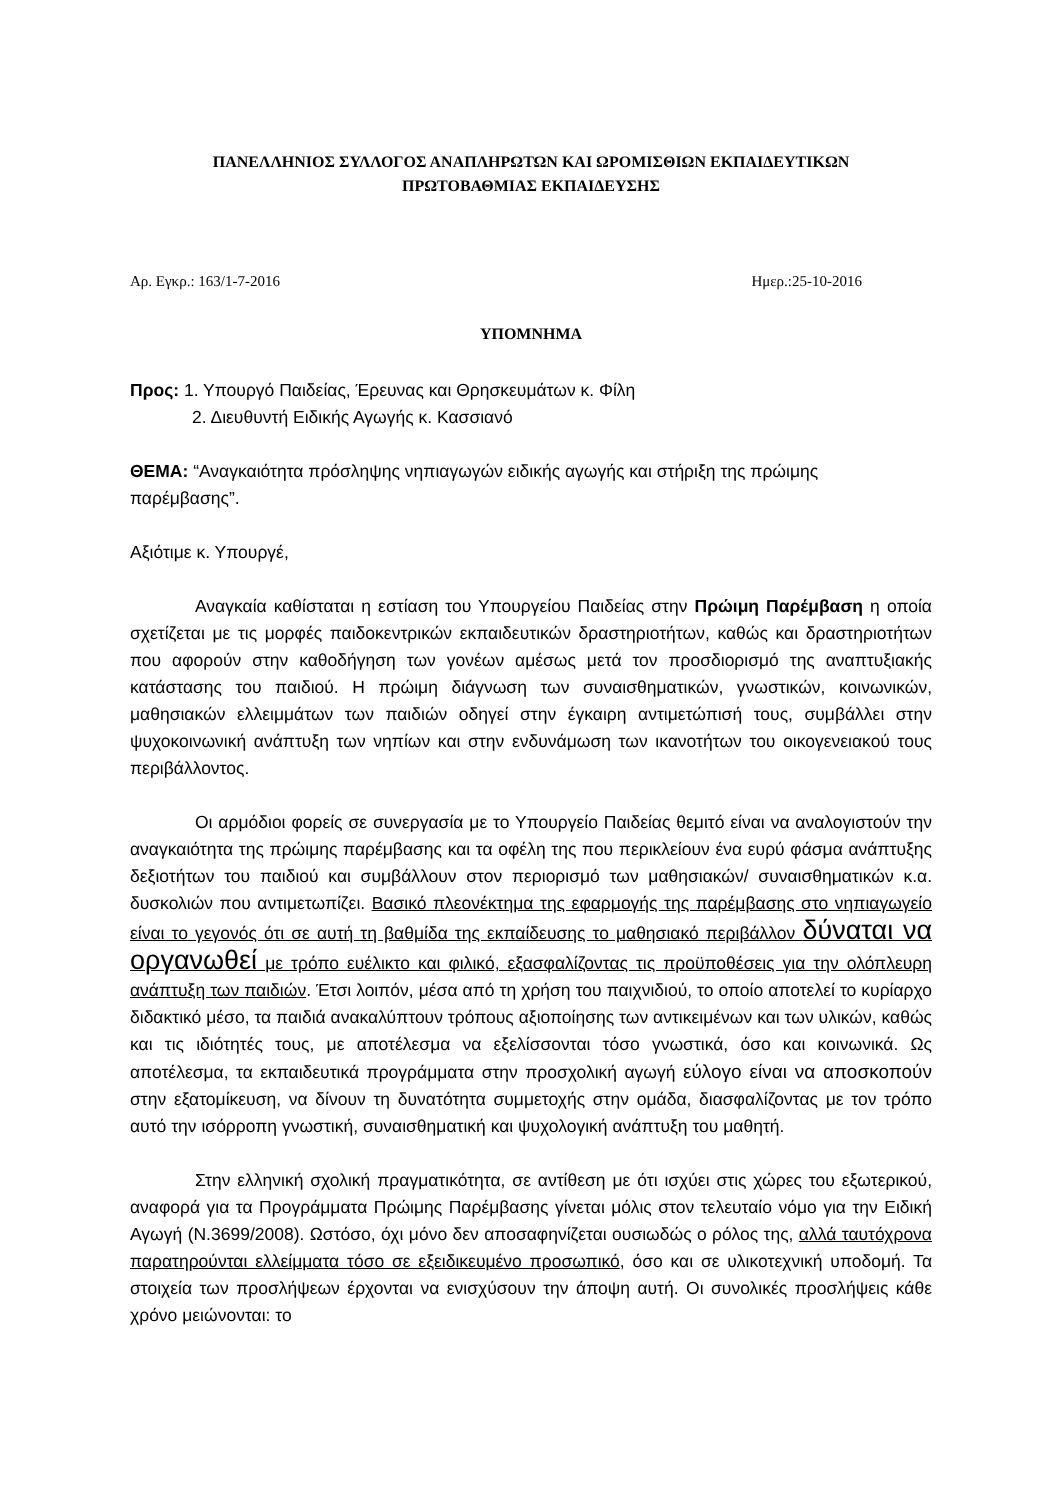ΠΑΝΕΛΛΗΝΙΟΣ ΣΥΛΛΟΓΟΣ ΑΝΑΠΛΗΡΩΤΩΝ ΚΑΙ ΩΡΟΜΙΣΘΙΩΝ ΕΚΠΑΙΔΕΥΤΙΚΩΝ
ΠΡΩΤΟΒΑΘΜΙΑΣ ΕΚΠΑΙΔΕΥΣΗΣ
Αρ. Εγκρ.: 163/1-7-2016 Ημερ.:25-10-2016
ΥΠΟΜΝΗΜΑ
Προς: 1. Υπουργό Παιδείας, Έρευνας και Θρησκευμάτων κ. Φίλη
2. Διευθυντή Ειδικής Αγωγής κ. Κασσιανό
ΘΕΜΑ: “Αναγκαιότητα πρόσληψης νηπιαγωγών ειδικής αγωγής και στήριξη της πρώιμης παρέμβασης”.
Αξιότιμε κ. Υπουργέ,
Αναγκαία καθίσταται η εστίαση του Υπουργείου Παιδείας στην Πρώιμη Παρέμβαση η οποία σχετίζεται με τις μορφές παιδοκεντρικών εκπαιδευτικών δραστηριοτήτων, καθώς και δραστηριοτήτων που αφορούν στην καθοδήγηση των γονέων αμέσως μετά τον προσδιορισμό της αναπτυξιακής κατάστασης του παιδιού. Η πρώιμη διάγνωση των συναισθηματικών, γνωστικών, κοινωνικών, μαθησιακών ελλειμμάτων των παιδιών οδηγεί στην έγκαιρη αντιμετώπισή τους, συμβάλλει στην ψυχοκοινωνική ανάπτυξη των νηπίων και στην ενδυνάμωση των ικανοτήτων του οικογενειακού τους περιβάλλοντος.
Οι αρμόδιοι φορείς σε συνεργασία με το Υπουργείο Παιδείας θεμιτό είναι να αναλογιστούν την αναγκαιότητα της πρώιμης παρέμβασης και τα οφέλη της που περικλείουν ένα ευρύ φάσμα ανάπτυξης δεξιοτήτων του παιδιού και συμβάλλουν στον περιορισμό των μαθησιακών/ συναισθηματικών κ.α. δυσκολιών που αντιμετωπίζει. Βασικό πλεονέκτημα της εφαρμογής της παρέμβασης στο νηπιαγωγείο είναι το γεγονός ότι σε αυτή τη βαθμίδα της εκπαίδευσης το μαθησιακό περιβάλλον δύναται να οργανωθεί με τρόπο ευέλικτο και φιλικό, εξασφαλίζοντας τις προϋποθέσεις για την ολόπλευρη ανάπτυξη των παιδιών. Έτσι λοιπόν, μέσα από τη χρήση του παιχνιδιού, το οποίο αποτελεί το κυρίαρχο διδακτικό μέσο, τα παιδιά ανακαλύπτουν τρόπους αξιοποίησης των αντικειμένων και των υλικών, καθώς και τις ιδιότητές τους, με αποτέλεσμα να εξελίσσονται τόσο γνωστικά, όσο και κοινωνικά. Ως αποτέλεσμα, τα εκπαιδευτικά προγράμματα στην προσχολική αγωγή εύλογο είναι να αποσκοπούν στην εξατομίκευση, να δίνουν τη δυνατότητα συμμετοχής στην ομάδα, διασφαλίζοντας με τον τρόπο αυτό την ισόρροπη γνωστική, συναισθηματική και ψυχολογική ανάπτυξη του μαθητή.
Στην ελληνική σχολική πραγματικότητα, σε αντίθεση με ότι ισχύει στις χώρες του εξωτερικού, αναφορά για τα Προγράμματα Πρώιμης Παρέμβασης γίνεται μόλις στον τελευταίο νόμο για την Ειδική Αγωγή (Ν.3699/2008). Ωστόσο, όχι μόνο δεν αποσαφηνίζεται ουσιωδώς ο ρόλος της, αλλά ταυτόχρονα παρατηρούνται ελλείμματα τόσο σε εξειδικευμένο προσωπικό, όσο και σε υλικοτεχνική υποδομή. Τα στοιχεία των προσλήψεων έρχονται να ενισχύσουν την άποψη αυτή. Οι συνολικές προσλήψεις κάθε χρόνο μειώνονται: το